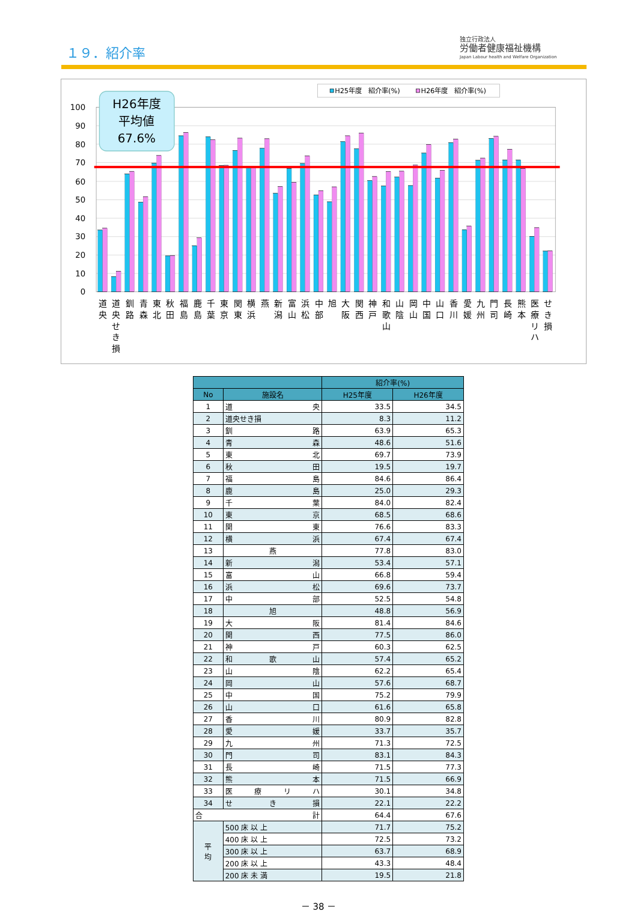１９．紹介率
独立行政法人
労働者健康福祉機構
Japan Labour health and Welfare Organization
100
90
80
70
60
50
40
30
20
10
0
H26年度
平均値
67.6%
H25年度　紹介率(%)
H26年度　紹介率(%)
道 央
道 央 せ き 損
釧 路
青 森
東 北
秋 田
福 島
鹿 島
千 葉
東 京
関 東
横 浜
燕
新 潟
富 山
浜 松
中 部
旭
大 阪
関 西
神 戸
和 歌 山
山 陰
岡 山
中 国
山 口
香 川
愛 媛
九 州
門 司
長 崎
熊 本
医 療 リ ハ
せ き 損
| | | 紹介率(%) | |
| --- | --- | --- | --- |
| No | 施設名 | H25年度 | H26年度 |
| 1 | 道 央 | 33.5 | 34.5 |
| 2 | 道央せき損 | 8.3 | 11.2 |
| 3 | 釧 路 | 63.9 | 65.3 |
| 4 | 青 森 | 48.6 | 51.6 |
| 5 | 東 北 | 69.7 | 73.9 |
| 6 | 秋 田 | 19.5 | 19.7 |
| 7 | 福 島 | 84.6 | 86.4 |
| 8 | 鹿 島 | 25.0 | 29.3 |
| 9 | 千 葉 | 84.0 | 82.4 |
| 10 | 東 京 | 68.5 | 68.6 |
| 11 | 関 東 | 76.6 | 83.3 |
| 12 | 横 浜 | 67.4 | 67.4 |
| 13 | 燕 | 77.8 | 83.0 |
| 14 | 新 潟 | 53.4 | 57.1 |
| 15 | 富 山 | 66.8 | 59.4 |
| 16 | 浜 松 | 69.6 | 73.7 |
| 17 | 中 部 | 52.5 | 54.8 |
| 18 | 旭 | 48.8 | 56.9 |
| 19 | 大 阪 | 81.4 | 84.6 |
| 20 | 関 西 | 77.5 | 86.0 |
| 21 | 神 戸 | 60.3 | 62.5 |
| 22 | 和 歌 山 | 57.4 | 65.2 |
| 23 | 山 陰 | 62.2 | 65.4 |
| 24 | 岡 山 | 57.6 | 68.7 |
| 25 | 中 国 | 75.2 | 79.9 |
| 26 | 山 口 | 61.6 | 65.8 |
| 27 | 香 川 | 80.9 | 82.8 |
| 28 | 愛 媛 | 33.7 | 35.7 |
| 29 | 九 州 | 71.3 | 72.5 |
| 30 | 門 司 | 83.1 | 84.3 |
| 31 | 長 崎 | 71.5 | 77.3 |
| 32 | 熊 本 | 71.5 | 66.9 |
| 33 | 医 療 リ ハ | 30.1 | 34.8 |
| 34 | せ き 損 | 22.1 | 22.2 |
| 合 計 | | 64.4 | 67.6 |
| 平 均 | 500 床 以 上 | 71.7 | 75.2 |
| | 400 床 以 上 | 72.5 | 73.2 |
| | 300 床 以 上 | 63.7 | 68.9 |
| | 200 床 以 上 | 43.3 | 48.4 |
| | 200 床 未 満 | 19.5 | 21.8 |
－ 38 －